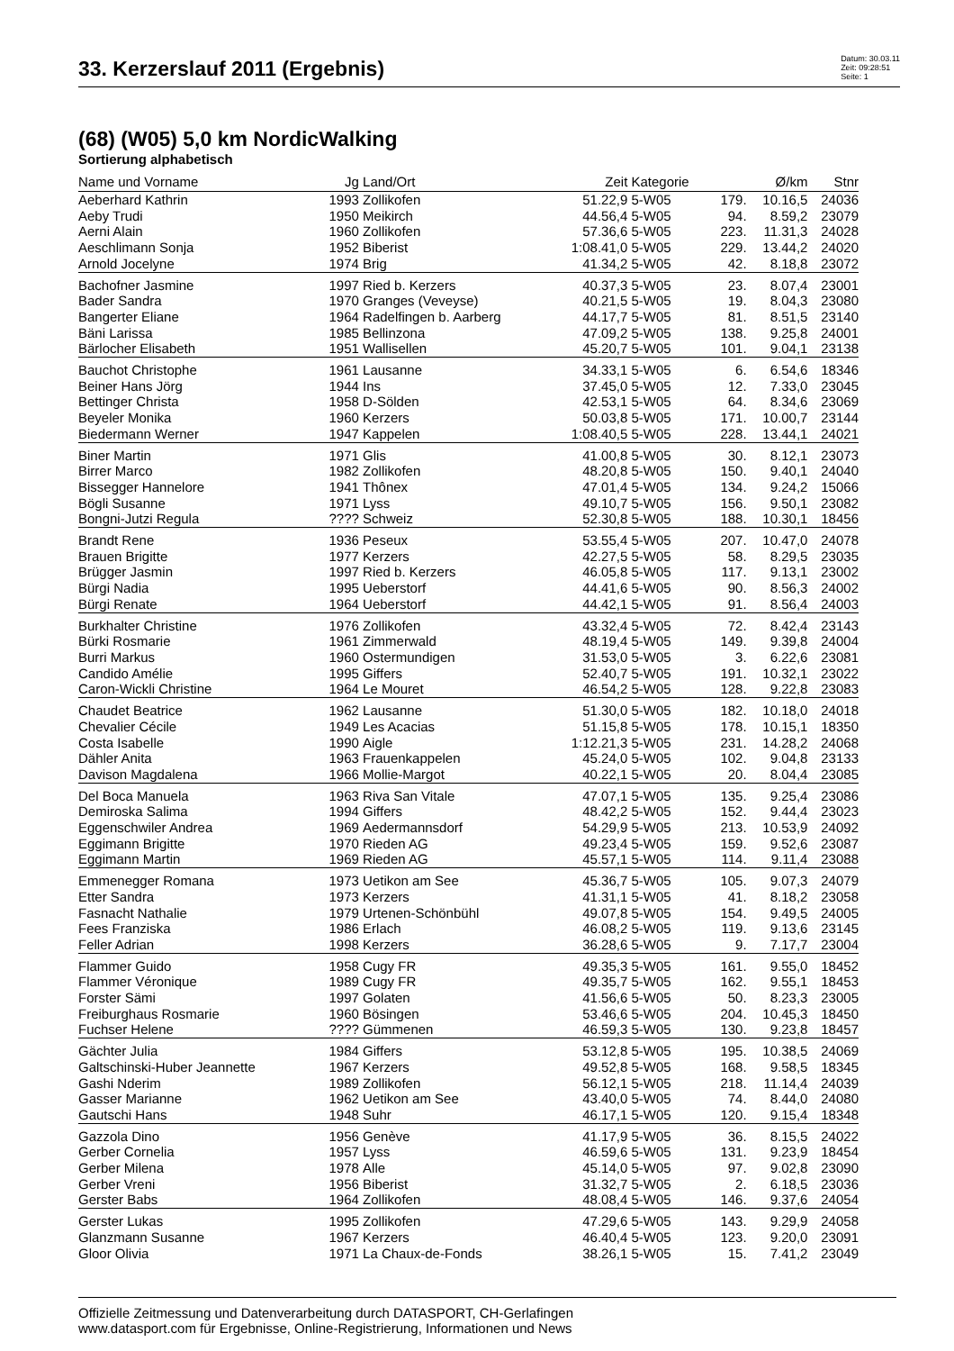33. Kerzerslauf 2011 (Ergebnis)
Datum: 30.03.11
Zeit: 09:28:51
Seite: 1
(68) (W05) 5,0 km NordicWalking
Sortierung alphabetisch
| Name und Vorname | Jg | Land/Ort | Zeit | Kategorie | | Ø/km | Stnr |
| --- | --- | --- | --- | --- | --- | --- | --- |
| Aeberhard Kathrin | 1993 | Zollikofen | 51.22,9 | 5-W05 | 179. | 10.16,5 | 24036 |
| Aeby Trudi | 1950 | Meikirch | 44.56,4 | 5-W05 | 94. | 8.59,2 | 23079 |
| Aerni Alain | 1960 | Zollikofen | 57.36,6 | 5-W05 | 223. | 11.31,3 | 24028 |
| Aeschlimann Sonja | 1952 | Biberist | 1:08.41,0 | 5-W05 | 229. | 13.44,2 | 24020 |
| Arnold Jocelyne | 1974 | Brig | 41.34,2 | 5-W05 | 42. | 8.18,8 | 23072 |
| Bachofner Jasmine | 1997 | Ried b. Kerzers | 40.37,3 | 5-W05 | 23. | 8.07,4 | 23001 |
| Bader Sandra | 1970 | Granges (Veveyse) | 40.21,5 | 5-W05 | 19. | 8.04,3 | 23080 |
| Bangerter Eliane | 1964 | Radelfingen b. Aarberg | 44.17,7 | 5-W05 | 81. | 8.51,5 | 23140 |
| Bäni Larissa | 1985 | Bellinzona | 47.09,2 | 5-W05 | 138. | 9.25,8 | 24001 |
| Bärlocher Elisabeth | 1951 | Wallisellen | 45.20,7 | 5-W05 | 101. | 9.04,1 | 23138 |
| Bauchot Christophe | 1961 | Lausanne | 34.33,1 | 5-W05 | 6. | 6.54,6 | 18346 |
| Beiner Hans Jörg | 1944 | Ins | 37.45,0 | 5-W05 | 12. | 7.33,0 | 23045 |
| Bettinger Christa | 1958 | D-Sölden | 42.53,1 | 5-W05 | 64. | 8.34,6 | 23069 |
| Beyeler Monika | 1960 | Kerzers | 50.03,8 | 5-W05 | 171. | 10.00,7 | 23144 |
| Biedermann Werner | 1947 | Kappelen | 1:08.40,5 | 5-W05 | 228. | 13.44,1 | 24021 |
| Biner Martin | 1971 | Glis | 41.00,8 | 5-W05 | 30. | 8.12,1 | 23073 |
| Birrer Marco | 1982 | Zollikofen | 48.20,8 | 5-W05 | 150. | 9.40,1 | 24040 |
| Bissegger Hannelore | 1941 | Thônex | 47.01,4 | 5-W05 | 134. | 9.24,2 | 15066 |
| Bögli Susanne | 1971 | Lyss | 49.10,7 | 5-W05 | 156. | 9.50,1 | 23082 |
| Bongni-Jutzi Regula | ???? | Schweiz | 52.30,8 | 5-W05 | 188. | 10.30,1 | 18456 |
| Brandt Rene | 1936 | Peseux | 53.55,4 | 5-W05 | 207. | 10.47,0 | 24078 |
| Brauen Brigitte | 1977 | Kerzers | 42.27,5 | 5-W05 | 58. | 8.29,5 | 23035 |
| Brügger Jasmin | 1997 | Ried b. Kerzers | 46.05,8 | 5-W05 | 117. | 9.13,1 | 23002 |
| Bürgi Nadia | 1995 | Ueberstorf | 44.41,6 | 5-W05 | 90. | 8.56,3 | 24002 |
| Bürgi Renate | 1964 | Ueberstorf | 44.42,1 | 5-W05 | 91. | 8.56,4 | 24003 |
| Burkhalter Christine | 1976 | Zollikofen | 43.32,4 | 5-W05 | 72. | 8.42,4 | 23143 |
| Bürki Rosmarie | 1961 | Zimmerwald | 48.19,4 | 5-W05 | 149. | 9.39,8 | 24004 |
| Burri Markus | 1960 | Ostermundigen | 31.53,0 | 5-W05 | 3. | 6.22,6 | 23081 |
| Candido Amélie | 1995 | Giffers | 52.40,7 | 5-W05 | 191. | 10.32,1 | 23022 |
| Caron-Wickli Christine | 1964 | Le Mouret | 46.54,2 | 5-W05 | 128. | 9.22,8 | 23083 |
| Chaudet Beatrice | 1962 | Lausanne | 51.30,0 | 5-W05 | 182. | 10.18,0 | 24018 |
| Chevalier Cécile | 1949 | Les Acacias | 51.15,8 | 5-W05 | 178. | 10.15,1 | 18350 |
| Costa Isabelle | 1990 | Aigle | 1:12.21,3 | 5-W05 | 231. | 14.28,2 | 24068 |
| Dähler Anita | 1963 | Frauenkappelen | 45.24,0 | 5-W05 | 102. | 9.04,8 | 23133 |
| Davison Magdalena | 1966 | Mollie-Margot | 40.22,1 | 5-W05 | 20. | 8.04,4 | 23085 |
| Del Boca Manuela | 1963 | Riva San Vitale | 47.07,1 | 5-W05 | 135. | 9.25,4 | 23086 |
| Demiroska Salima | 1994 | Giffers | 48.42,2 | 5-W05 | 152. | 9.44,4 | 23023 |
| Eggenschwiler Andrea | 1969 | Aedermannsdorf | 54.29,9 | 5-W05 | 213. | 10.53,9 | 24092 |
| Eggimann Brigitte | 1970 | Rieden AG | 49.23,4 | 5-W05 | 159. | 9.52,6 | 23087 |
| Eggimann Martin | 1969 | Rieden AG | 45.57,1 | 5-W05 | 114. | 9.11,4 | 23088 |
| Emmenegger Romana | 1973 | Uetikon am See | 45.36,7 | 5-W05 | 105. | 9.07,3 | 24079 |
| Etter Sandra | 1973 | Kerzers | 41.31,1 | 5-W05 | 41. | 8.18,2 | 23058 |
| Fasnacht Nathalie | 1979 | Urtenen-Schönbühl | 49.07,8 | 5-W05 | 154. | 9.49,5 | 24005 |
| Fees Franziska | 1986 | Erlach | 46.08,2 | 5-W05 | 119. | 9.13,6 | 23145 |
| Feller Adrian | 1998 | Kerzers | 36.28,6 | 5-W05 | 9. | 7.17,7 | 23004 |
| Flammer Guido | 1958 | Cugy FR | 49.35,3 | 5-W05 | 161. | 9.55,0 | 18452 |
| Flammer Véronique | 1989 | Cugy FR | 49.35,7 | 5-W05 | 162. | 9.55,1 | 18453 |
| Forster Sämi | 1997 | Golaten | 41.56,6 | 5-W05 | 50. | 8.23,3 | 23005 |
| Freiburghaus Rosmarie | 1960 | Bösingen | 53.46,6 | 5-W05 | 204. | 10.45,3 | 18450 |
| Fuchser Helene | ???? | Gümmenen | 46.59,3 | 5-W05 | 130. | 9.23,8 | 18457 |
| Gächter Julia | 1984 | Giffers | 53.12,8 | 5-W05 | 195. | 10.38,5 | 24069 |
| Galtschinski-Huber Jeannette | 1967 | Kerzers | 49.52,8 | 5-W05 | 168. | 9.58,5 | 18345 |
| Gashi Nderim | 1989 | Zollikofen | 56.12,1 | 5-W05 | 218. | 11.14,4 | 24039 |
| Gasser Marianne | 1962 | Uetikon am See | 43.40,0 | 5-W05 | 74. | 8.44,0 | 24080 |
| Gautschi Hans | 1948 | Suhr | 46.17,1 | 5-W05 | 120. | 9.15,4 | 18348 |
| Gazzola Dino | 1956 | Genève | 41.17,9 | 5-W05 | 36. | 8.15,5 | 24022 |
| Gerber Cornelia | 1957 | Lyss | 46.59,6 | 5-W05 | 131. | 9.23,9 | 18454 |
| Gerber Milena | 1978 | Alle | 45.14,0 | 5-W05 | 97. | 9.02,8 | 23090 |
| Gerber Vreni | 1956 | Biberist | 31.32,7 | 5-W05 | 2. | 6.18,5 | 23036 |
| Gerster Babs | 1964 | Zollikofen | 48.08,4 | 5-W05 | 146. | 9.37,6 | 24054 |
| Gerster Lukas | 1995 | Zollikofen | 47.29,6 | 5-W05 | 143. | 9.29,9 | 24058 |
| Glanzmann Susanne | 1967 | Kerzers | 46.40,4 | 5-W05 | 123. | 9.20,0 | 23091 |
| Gloor Olivia | 1971 | La Chaux-de-Fonds | 38.26,1 | 5-W05 | 15. | 7.41,2 | 23049 |
Offizielle Zeitmessung und Datenverarbeitung durch DATASPORT, CH-Gerlafingen
www.datasport.com für Ergebnisse, Online-Registrierung, Informationen und News